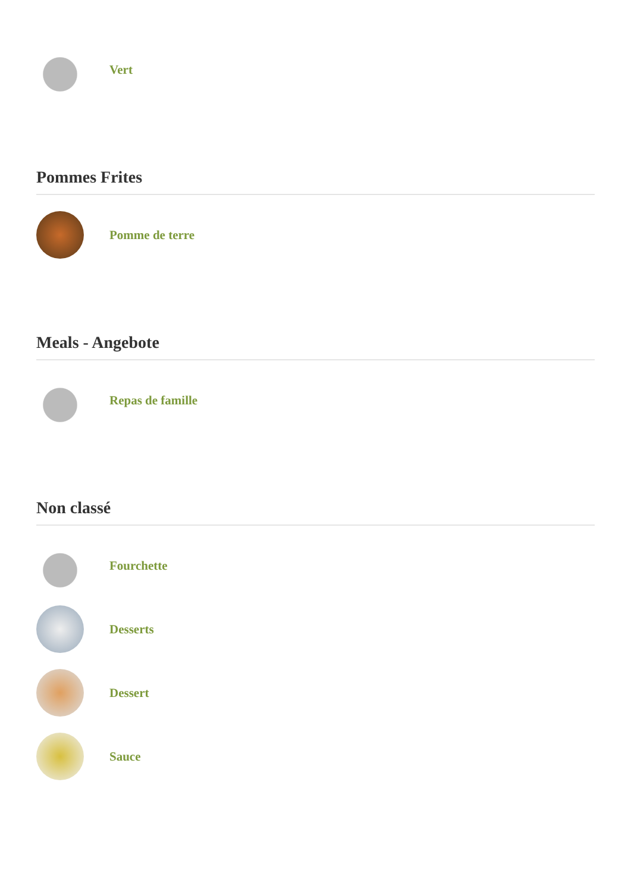Vert
Pommes Frites
Pomme de terre
Meals - Angebote
Repas de famille
Non classé
Fourchette
Desserts
Dessert
Sauce